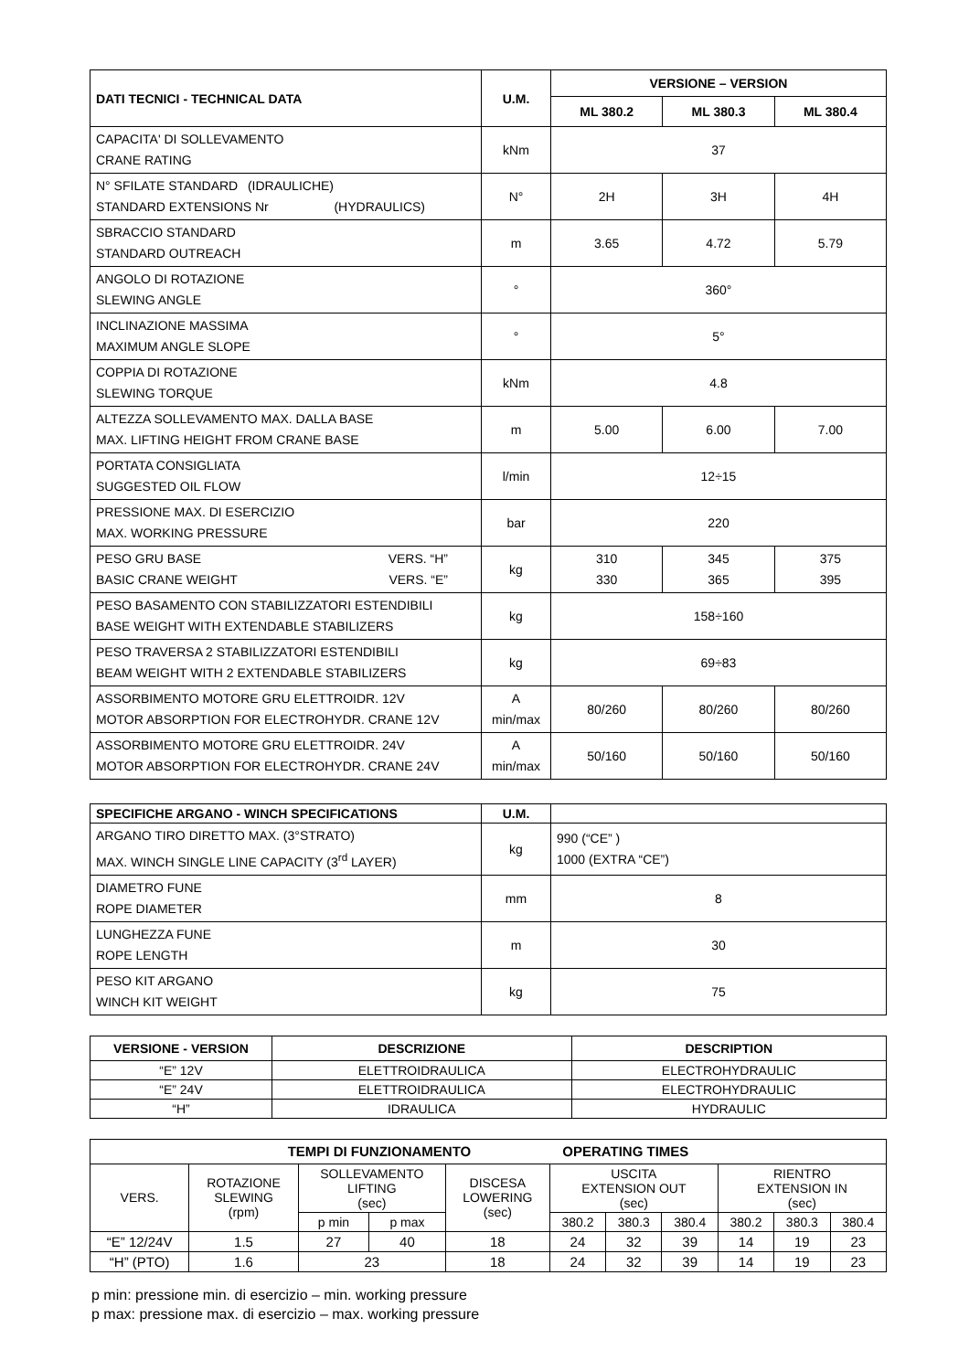| DATI TECNICI - TECHNICAL DATA | U.M. | VERSIONE – VERSION | | |
| --- | --- | --- | --- | --- |
| | | ML 380.2 | ML 380.3 | ML 380.4 |
| CAPACITA' DI SOLLEVAMENTO CRANE RATING | kNm | 37 | | |
| N° SFILATE STANDARD (IDRAULICHE) STANDARD EXTENSIONS Nr (HYDRAULICS) | N° | 2H | 3H | 4H |
| SBRACCIO STANDARD STANDARD OUTREACH | m | 3.65 | 4.72 | 5.79 |
| ANGOLO DI ROTAZIONE SLEWING ANGLE | ° | 360° | | |
| INCLINAZIONE MASSIMA MAXIMUM ANGLE SLOPE | ° | 5° | | |
| COPPIA DI ROTAZIONE SLEWING TORQUE | kNm | 4.8 | | |
| ALTEZZA SOLLEVAMENTO MAX. DALLA BASE MAX. LIFTING HEIGHT FROM CRANE BASE | m | 5.00 | 6.00 | 7.00 |
| PORTATA CONSIGLIATA SUGGESTED OIL FLOW | l/min | 12÷15 | | |
| PRESSIONE MAX. DI ESERCIZIO MAX. WORKING PRESSURE | bar | 220 | | |
| PESO GRU BASE VERS. “H” BASIC CRANE WEIGHT VERS. “E” | kg | 310 330 | 345 365 | 375 395 |
| PESO BASAMENTO CON STABILIZZATORI ESTENDIBILI BASE WEIGHT WITH EXTENDABLE STABILIZERS | kg | 158÷160 | | |
| PESO TRAVERSA 2 STABILIZZATORI ESTENDIBILI BEAM WEIGHT WITH 2 EXTENDABLE STABILIZERS | kg | 69÷83 | | |
| ASSORBIMENTO MOTORE GRU ELETTROIDR. 12V MOTOR ABSORPTION FOR ELECTROHYDR. CRANE 12V | A min/max | 80/260 | 80/260 | 80/260 |
| ASSORBIMENTO MOTORE GRU ELETTROIDR. 24V MOTOR ABSORPTION FOR ELECTROHYDR. CRANE 24V | A min/max | 50/160 | 50/160 | 50/160 |
| SPECIFICHE ARGANO - WINCH SPECIFICATIONS | U.M. | |
| ARGANO TIRO DIRETTO MAX. (3°STRATO) MAX. WINCH SINGLE LINE CAPACITY (3<sup>rd</sup> LAYER) | kg | 990 (“CE” ) 1000 (EXTRA “CE”) |
| DIAMETRO FUNE ROPE DIAMETER | mm | 8 |
| LUNGHEZZA FUNE ROPE LENGTH | m | 30 |
| PESO KIT ARGANO WINCH KIT WEIGHT | kg | 75 |
| VERSIONE - VERSION | DESCRIZIONE | DESCRIPTION |
| --- | --- | --- |
| “E” 12V | ELETTROIDRAULICA | ELECTROHYDRAULIC |
| “E” 24V | ELETTROIDRAULICA | ELECTROHYDRAULIC |
| “H” | IDRAULICA | HYDRAULIC |
| TEMPI DI FUNZIONAMENTO OPERATING TIMES | | | | | | | | | | |
| --- | --- | --- | --- | --- | --- | --- | --- | --- | --- | --- |
| VERS. | ROTAZIONE SLEWING (rpm) | SOLLEVAMENTO LIFTING (sec) | | DISCESA LOWERING (sec) | USCITA EXTENSION OUT (sec) | | | RIENTRO EXTENSION IN (sec) | | |
| | | p min | p max | | 380.2 | 380.3 | 380.4 | 380.2 | 380.3 | 380.4 |
| “E” 12/24V | 1.5 | 27 | 40 | 18 | 24 | 32 | 39 | 14 | 19 | 23 |
| “H” (PTO) | 1.6 | 23 | | 18 | 24 | 32 | 39 | 14 | 19 | 23 |
p min: pressione min. di esercizio – min. working pressure
p max: pressione max. di esercizio – max. working pressure